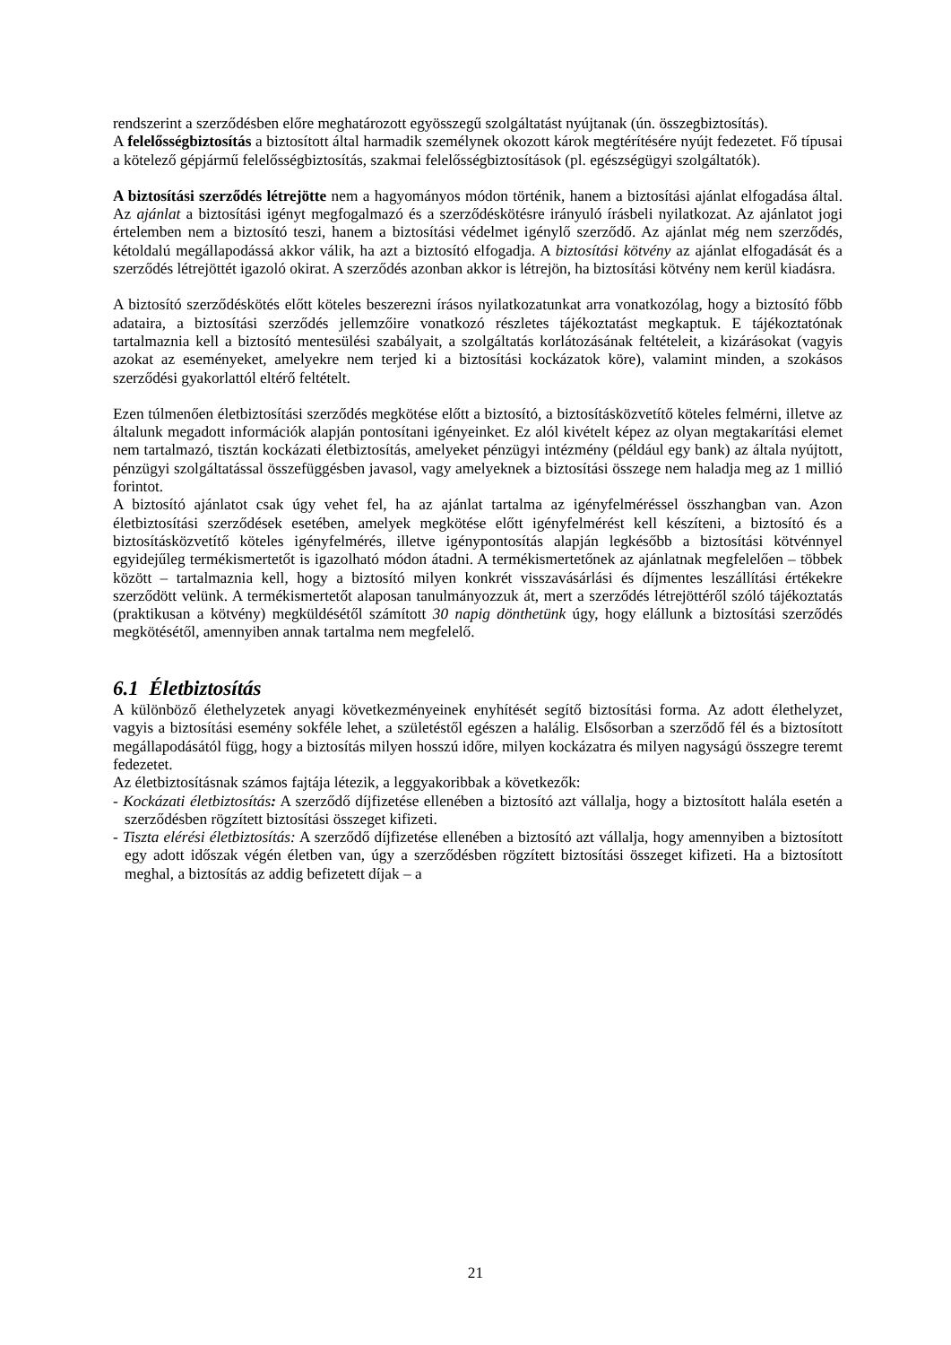rendszerint a szerződésben előre meghatározott egyösszegű szolgáltatást nyújtanak (ún. összegbiztosítás).
A felelősségbiztosítás a biztosított által harmadik személynek okozott károk megtérítésére nyújt fedezetet. Fő típusai a kötelező gépjármű felelősségbiztosítás, szakmai felelősségbiztosítások (pl. egészségügyi szolgáltatók).
A biztosítási szerződés létrejötte nem a hagyományos módon történik, hanem a biztosítási ajánlat elfogadása által. Az ajánlat a biztosítási igényt megfogalmazó és a szerződéskötésre irányuló írásbeli nyilatkozat. Az ajánlatot jogi értelemben nem a biztosító teszi, hanem a biztosítási védelmet igénylő szerződő. Az ajánlat még nem szerződés, kétoldalú megállapodássá akkor válik, ha azt a biztosító elfogadja. A biztosítási kötvény az ajánlat elfogadását és a szerződés létrejöttét igazoló okirat. A szerződés azonban akkor is létrejön, ha biztosítási kötvény nem kerül kiadásra.
A biztosító szerződéskötés előtt köteles beszerezni írásos nyilatkozatunkat arra vonatkozólag, hogy a biztosító főbb adataira, a biztosítási szerződés jellemzőire vonatkozó részletes tájékoztatást megkaptuk. E tájékoztatónak tartalmaznia kell a biztosító mentesülési szabályait, a szolgáltatás korlátozásának feltételeit, a kizárásokat (vagyis azokat az eseményeket, amelyekre nem terjed ki a biztosítási kockázatok köre), valamint minden, a szokásos szerződési gyakorlattól eltérő feltételt.
Ezen túlmenően életbiztosítási szerződés megkötése előtt a biztosító, a biztosításközvetítő köteles felmérni, illetve az általunk megadott információk alapján pontosítani igényeinket. Ez alól kivételt képez az olyan megtakarítási elemet nem tartalmazó, tisztán kockázati életbiztosítás, amelyeket pénzügyi intézmény (például egy bank) az általa nyújtott, pénzügyi szolgáltatással összefüggésben javasol, vagy amelyeknek a biztosítási összege nem haladja meg az 1 millió forintot.
A biztosító ajánlatot csak úgy vehet fel, ha az ajánlat tartalma az igényfelméréssel összhangban van. Azon életbiztosítási szerződések esetében, amelyek megkötése előtt igényfelmérést kell készíteni, a biztosító és a biztosításközvetítő köteles igényfelmérés, illetve igénypontosítás alapján legkésőbb a biztosítási kötvénnyel egyidejűleg termékismertetőt is igazolható módon átadni. A termékismertetőnek az ajánlatnak megfelelően – többek között – tartalmaznia kell, hogy a biztosító milyen konkrét visszavásárlási és díjmentes leszállítási értékekre szerződött velünk. A termékismertetőt alaposan tanulmányozzuk át, mert a szerződés létrejöttéről szóló tájékoztatás (praktikusan a kötvény) megküldésétől számított 30 napig dönthetünk úgy, hogy elállunk a biztosítási szerződés megkötésétől, amennyiben annak tartalma nem megfelelő.
6.1 Életbiztosítás
A különböző élethelyzetek anyagi következményeinek enyhítését segítő biztosítási forma. Az adott élethelyzet, vagyis a biztosítási esemény sokféle lehet, a születéstől egészen a halálig. Elsősorban a szerződő fél és a biztosított megállapodásától függ, hogy a biztosítás milyen hosszú időre, milyen kockázatra és milyen nagyságú összegre teremt fedezetet.
Az életbiztosításnak számos fajtája létezik, a leggyakoribbak a következők:
- Kockázati életbiztosítás: A szerződő díjfizetése ellenében a biztosító azt vállalja, hogy a biztosított halála esetén a szerződésben rögzített biztosítási összeget kifizeti.
- Tiszta elérési életbiztosítás: A szerződő díjfizetése ellenében a biztosító azt vállalja, hogy amennyiben a biztosított egy adott időszak végén életben van, úgy a szerződésben rögzített biztosítási összeget kifizeti. Ha a biztosított meghal, a biztosítás az addig befizetett díjak – a
21